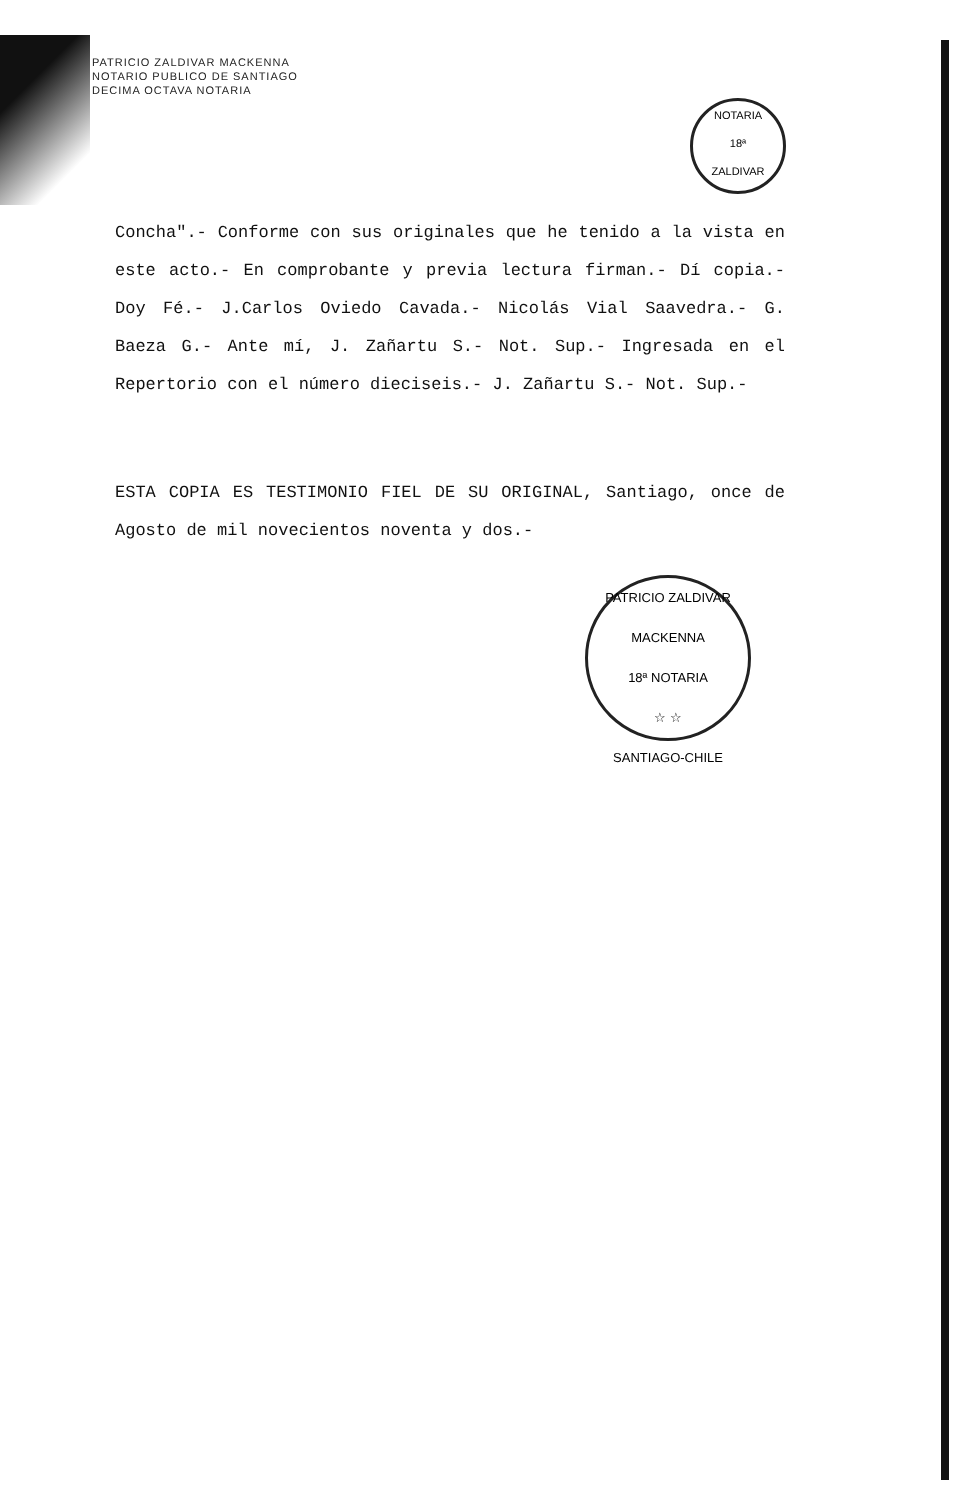PATRICIO ZALDIVAR MACKENNA
NOTARIO PUBLICO DE SANTIAGO
DECIMA OCTAVA NOTARIA
NOTARIA
18ª
ZALDIVAR
Concha".- Conforme con sus originales que he tenido a la vista en este acto.- En comprobante y previa lectura firman.- Dí copia.- Doy Fé.- J.Carlos Oviedo Cavada.- Nicolás Vial Saavedra.- G. Baeza G.- Ante mí, J. Zañartu S.- Not. Sup.- Ingresada en el Repertorio con el número dieciseis.- J. Zañartu S.- Not. Sup.-
ESTA COPIA ES TESTIMONIO FIEL DE SU ORIGINAL, Santiago, once de Agosto de mil novecientos noventa y dos.-
PATRICIO ZALDIVAR MACKENNA
18ª NOTARIA
☆ ☆
SANTIAGO-CHILE